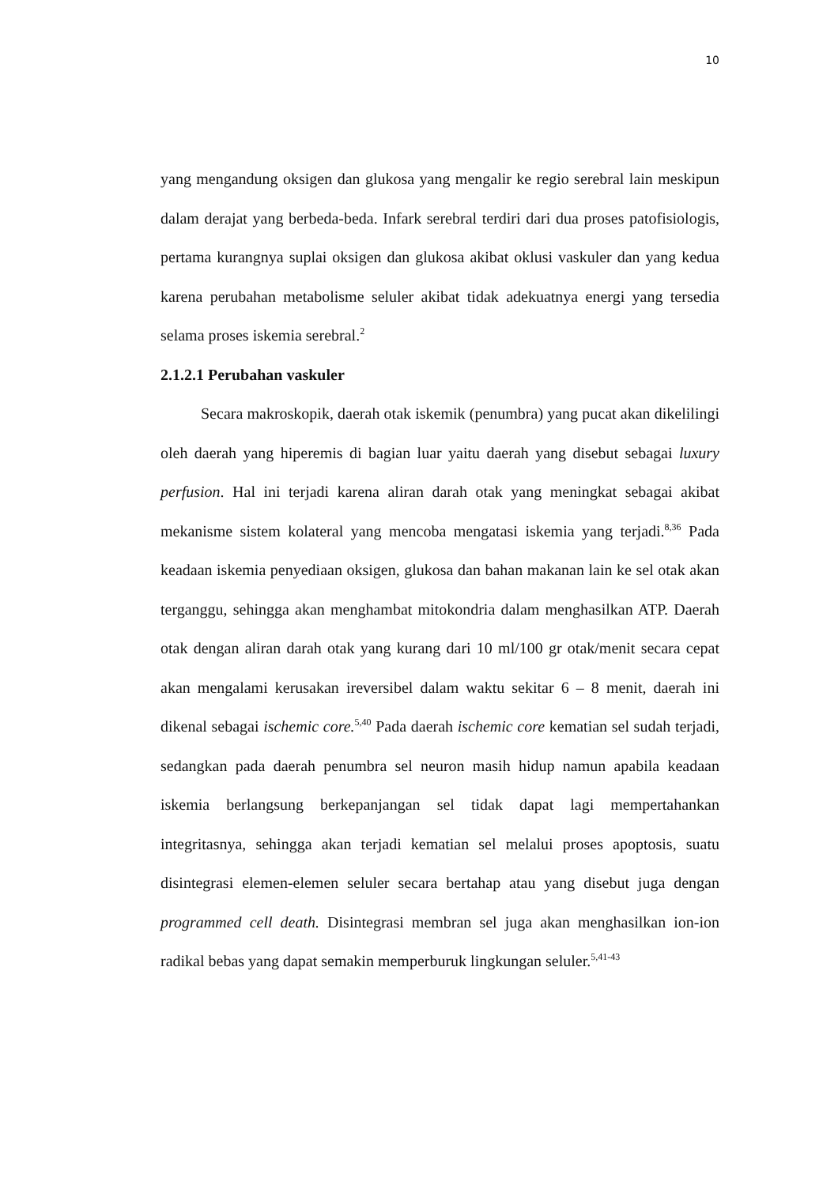10
yang mengandung oksigen dan glukosa yang mengalir ke regio serebral lain meskipun dalam derajat yang berbeda-beda. Infark serebral terdiri dari dua proses patofisiologis, pertama kurangnya suplai oksigen dan glukosa akibat oklusi vaskuler dan yang kedua karena perubahan metabolisme seluler akibat tidak adekuatnya energi yang tersedia selama proses iskemia serebral.<sup>2</sup>
2.1.2.1 Perubahan vaskuler
Secara makroskopik, daerah otak iskemik (penumbra) yang pucat akan dikelilingi oleh daerah yang hiperemis di bagian luar yaitu daerah yang disebut sebagai luxury perfusion. Hal ini terjadi karena aliran darah otak yang meningkat sebagai akibat mekanisme sistem kolateral yang mencoba mengatasi iskemia yang terjadi.<sup>8,36</sup> Pada keadaan iskemia penyediaan oksigen, glukosa dan bahan makanan lain ke sel otak akan terganggu, sehingga akan menghambat mitokondria dalam menghasilkan ATP. Daerah otak dengan aliran darah otak yang kurang dari 10 ml/100 gr otak/menit secara cepat akan mengalami kerusakan ireversibel dalam waktu sekitar 6 – 8 menit, daerah ini dikenal sebagai ischemic core.<sup>5,40</sup> Pada daerah ischemic core kematian sel sudah terjadi, sedangkan pada daerah penumbra sel neuron masih hidup namun apabila keadaan iskemia berlangsung berkepanjangan sel tidak dapat lagi mempertahankan integritasnya, sehingga akan terjadi kematian sel melalui proses apoptosis, suatu disintegrasi elemen-elemen seluler secara bertahap atau yang disebut juga dengan programmed cell death. Disintegrasi membran sel juga akan menghasilkan ion-ion radikal bebas yang dapat semakin memperburuk lingkungan seluler.<sup>5,41-43</sup>